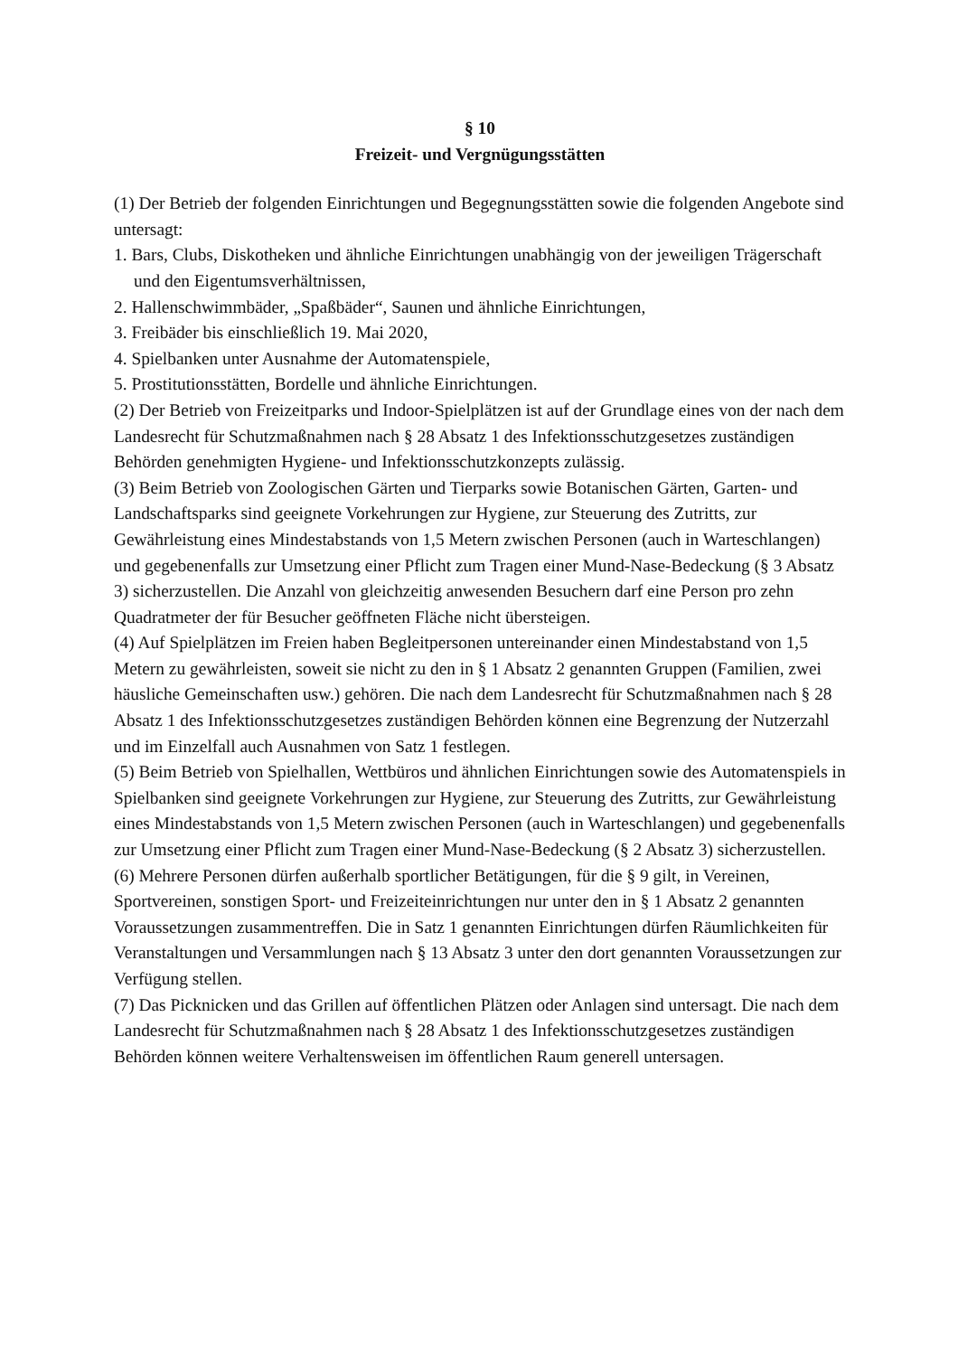§ 10
Freizeit- und Vergnügungsstätten
(1) Der Betrieb der folgenden Einrichtungen und Begegnungsstätten sowie die folgenden Angebote sind untersagt:
1. Bars, Clubs, Diskotheken und ähnliche Einrichtungen unabhängig von der jeweiligen Trägerschaft und den Eigentumsverhältnissen,
2. Hallenschwimmbäder, „Spaßbäder“, Saunen und ähnliche Einrichtungen,
3. Freibäder bis einschließlich 19. Mai 2020,
4. Spielbanken unter Ausnahme der Automatenspiele,
5. Prostitutionsstätten, Bordelle und ähnliche Einrichtungen.
(2) Der Betrieb von Freizeitparks und Indoor-Spielplätzen ist auf der Grundlage eines von der nach dem Landesrecht für Schutzmaßnahmen nach § 28 Absatz 1 des Infektionsschutzgesetzes zuständigen Behörden genehmigten Hygiene- und Infektionsschutzkonzepts zulässig.
(3) Beim Betrieb von Zoologischen Gärten und Tierparks sowie Botanischen Gärten, Garten- und Landschaftsparks sind geeignete Vorkehrungen zur Hygiene, zur Steuerung des Zutritts, zur Gewährleistung eines Mindestabstands von 1,5 Metern zwischen Personen (auch in Warteschlangen) und gegebenenfalls zur Umsetzung einer Pflicht zum Tragen einer Mund-Nase-Bedeckung (§ 3 Absatz 3) sicherzustellen. Die Anzahl von gleichzeitig anwesenden Besuchern darf eine Person pro zehn Quadratmeter der für Besucher geöffneten Fläche nicht übersteigen.
(4) Auf Spielplätzen im Freien haben Begleitpersonen untereinander einen Mindestabstand von 1,5 Metern zu gewährleisten, soweit sie nicht zu den in § 1 Absatz 2 genannten Gruppen (Familien, zwei häusliche Gemeinschaften usw.) gehören. Die nach dem Landesrecht für Schutzmaßnahmen nach § 28 Absatz 1 des Infektionsschutzgesetzes zuständigen Behörden können eine Begrenzung der Nutzerzahl und im Einzelfall auch Ausnahmen von Satz 1 festlegen.
(5) Beim Betrieb von Spielhallen, Wettbüros und ähnlichen Einrichtungen sowie des Automatenspiels in Spielbanken sind geeignete Vorkehrungen zur Hygiene, zur Steuerung des Zutritts, zur Gewährleistung eines Mindestabstands von 1,5 Metern zwischen Personen (auch in Warteschlangen) und gegebenenfalls zur Umsetzung einer Pflicht zum Tragen einer Mund-Nase-Bedeckung (§ 2 Absatz 3) sicherzustellen.
(6) Mehrere Personen dürfen außerhalb sportlicher Betätigungen, für die § 9 gilt, in Vereinen, Sportvereinen, sonstigen Sport- und Freizeiteinrichtungen nur unter den in § 1 Absatz 2 genannten Voraussetzungen zusammentreffen. Die in Satz 1 genannten Einrichtungen dürfen Räumlichkeiten für Veranstaltungen und Versammlungen nach § 13 Absatz 3 unter den dort genannten Voraussetzungen zur Verfügung stellen.
(7) Das Picknicken und das Grillen auf öffentlichen Plätzen oder Anlagen sind untersagt. Die nach dem Landesrecht für Schutzmaßnahmen nach § 28 Absatz 1 des Infektionsschutzgesetzes zuständigen Behörden können weitere Verhaltensweisen im öffentlichen Raum generell untersagen.